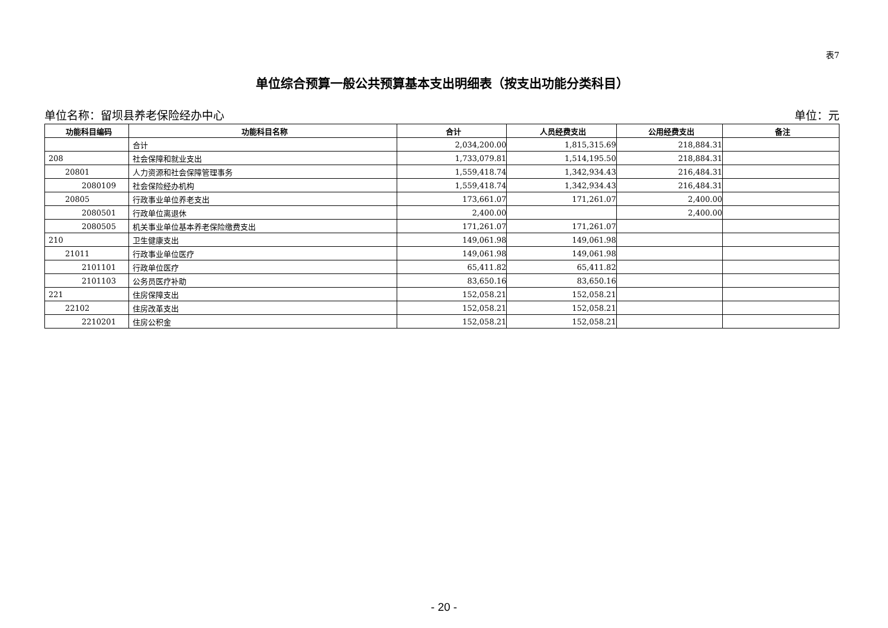表7
单位综合预算一般公共预算基本支出明细表（按支出功能分类科目）
单位名称：留坝县养老保险经办中心 单位：元
| 功能科目编码 | 功能科目名称 | 合计 | 人员经费支出 | 公用经费支出 | 备注 |
| --- | --- | --- | --- | --- | --- |
| | 合计 | 2,034,200.00 | 1,815,315.69 | 218,884.31 | |
| 208 | 社会保障和就业支出 | 1,733,079.81 | 1,514,195.50 | 218,884.31 | |
| 20801 | 人力资源和社会保障管理事务 | 1,559,418.74 | 1,342,934.43 | 216,484.31 | |
| 2080109 | 社会保险经办机构 | 1,559,418.74 | 1,342,934.43 | 216,484.31 | |
| 20805 | 行政事业单位养老支出 | 173,661.07 | 171,261.07 | 2,400.00 | |
| 2080501 | 行政单位离退休 | 2,400.00 | | 2,400.00 | |
| 2080505 | 机关事业单位基本养老保险缴费支出 | 171,261.07 | 171,261.07 | | |
| 210 | 卫生健康支出 | 149,061.98 | 149,061.98 | | |
| 21011 | 行政事业单位医疗 | 149,061.98 | 149,061.98 | | |
| 2101101 | 行政单位医疗 | 65,411.82 | 65,411.82 | | |
| 2101103 | 公务员医疗补助 | 83,650.16 | 83,650.16 | | |
| 221 | 住房保障支出 | 152,058.21 | 152,058.21 | | |
| 22102 | 住房改革支出 | 152,058.21 | 152,058.21 | | |
| 2210201 | 住房公积金 | 152,058.21 | 152,058.21 | | |
- 20 -